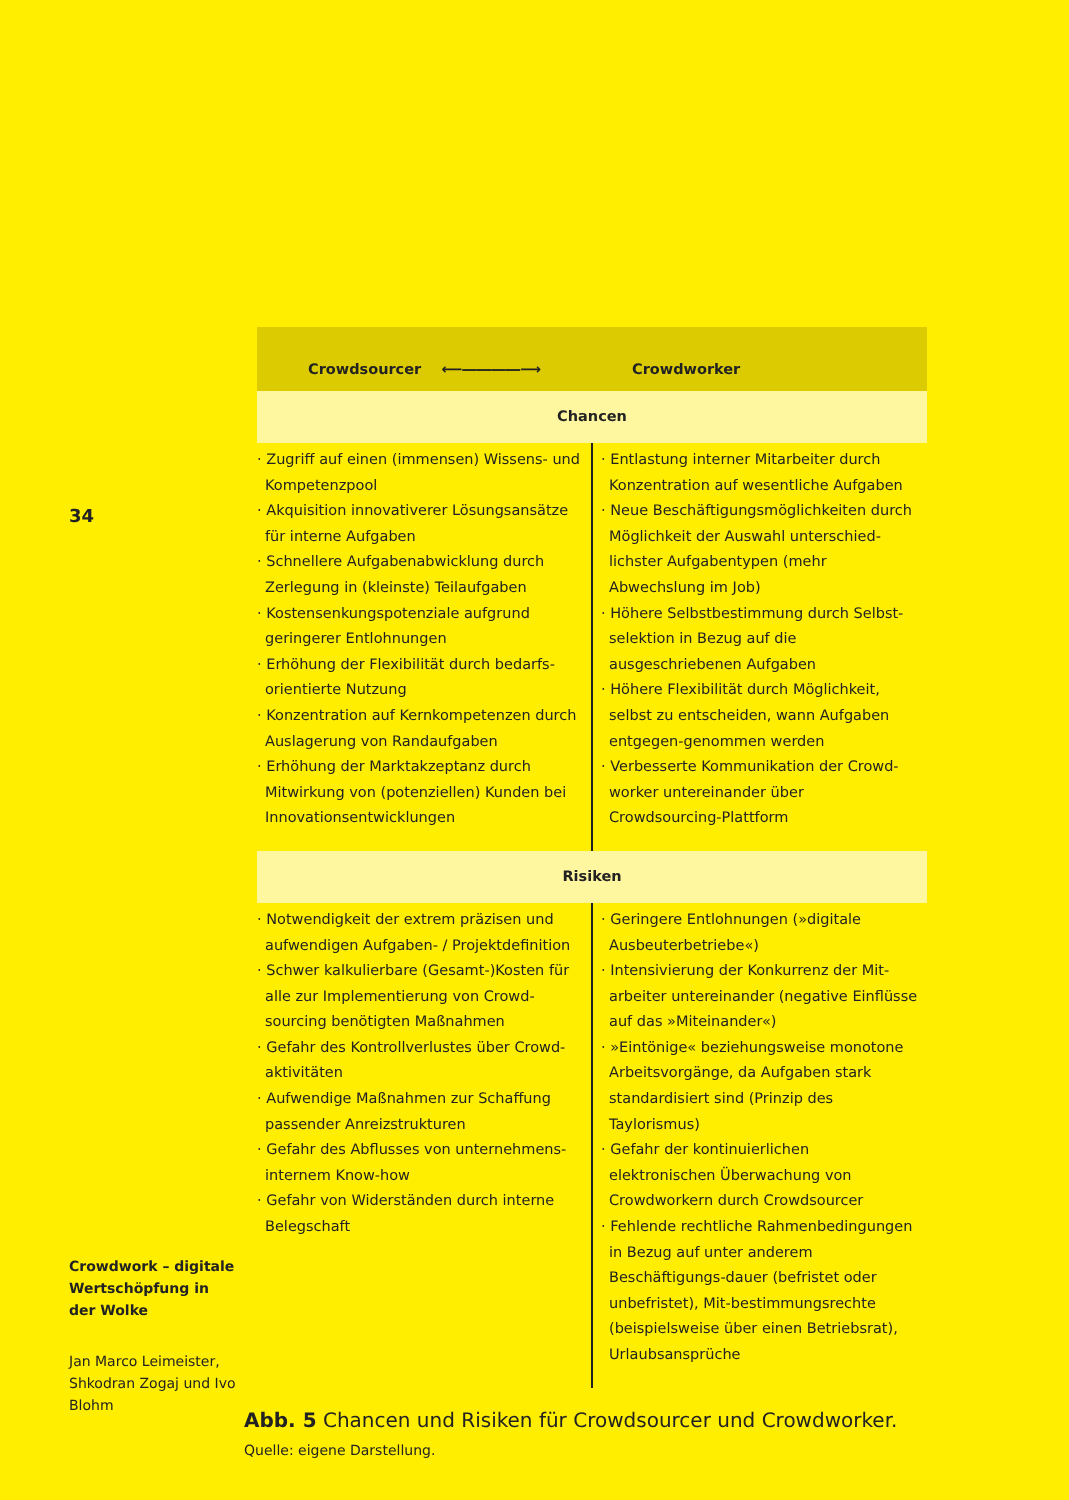34
Crowdwork – digitale Wertschöpfung in der Wolke
Jan Marco Leimeister, Shkodran Zogaj und Ivo Blohm
| Crowdsourcer ⟵――――⟶ | Crowdworker |
| Chancen | |
| · Zugriff auf einen (immensen) Wissens- und Kompetenzpool · Akquisition innovativerer Lösungsansätze für interne Aufgaben · Schnellere Aufgabenabwicklung durch Zerlegung in (kleinste) Teilaufgaben · Kostensenkungspotenziale aufgrund geringerer Entlohnungen · Erhöhung der Flexibilität durch bedarfs-orientierte Nutzung · Konzentration auf Kernkompetenzen durch Auslagerung von Randaufgaben · Erhöhung der Marktakzeptanz durch Mitwirkung von (potenziellen) Kunden bei Innovationsentwicklungen | · Entlastung interner Mitarbeiter durch Konzentration auf wesentliche Aufgaben · Neue Beschäftigungsmöglichkeiten durch Möglichkeit der Auswahl unterschied-lichster Aufgabentypen (mehr Abwechslung im Job) · Höhere Selbstbestimmung durch Selbst-selektion in Bezug auf die ausgeschriebenen Aufgaben · Höhere Flexibilität durch Möglichkeit, selbst zu entscheiden, wann Aufgaben entgegen-genommen werden · Verbesserte Kommunikation der Crowd-worker untereinander über Crowdsourcing-Plattform |
| Risiken | |
| · Notwendigkeit der extrem präzisen und aufwendigen Aufgaben- / Projektdefinition · Schwer kalkulierbare (Gesamt-)Kosten für alle zur Implementierung von Crowd-sourcing benötigten Maßnahmen · Gefahr des Kontrollverlustes über Crowd-aktivitäten · Aufwendige Maßnahmen zur Schaffung passender Anreizstrukturen · Gefahr des Abflusses von unternehmens-internem Know-how · Gefahr von Widerständen durch interne Belegschaft | · Geringere Entlohnungen (»digitale Ausbeuterbetriebe«) · Intensivierung der Konkurrenz der Mit-arbeiter untereinander (negative Einflüsse auf das »Miteinander«) · »Eintönige« beziehungsweise monotone Arbeitsvorgänge, da Aufgaben stark standardisiert sind (Prinzip des Taylorismus) · Gefahr der kontinuierlichen elektronischen Überwachung von Crowdworkern durch Crowdsourcer · Fehlende rechtliche Rahmenbedingungen in Bezug auf unter anderem Beschäftigungs-dauer (befristet oder unbefristet), Mit-bestimmungsrechte (beispielsweise über einen Betriebsrat), Urlaubsansprüche |
Abb. 5 Chancen und Risiken für Crowdsourcer und Crowdworker.
Quelle: eigene Darstellung.